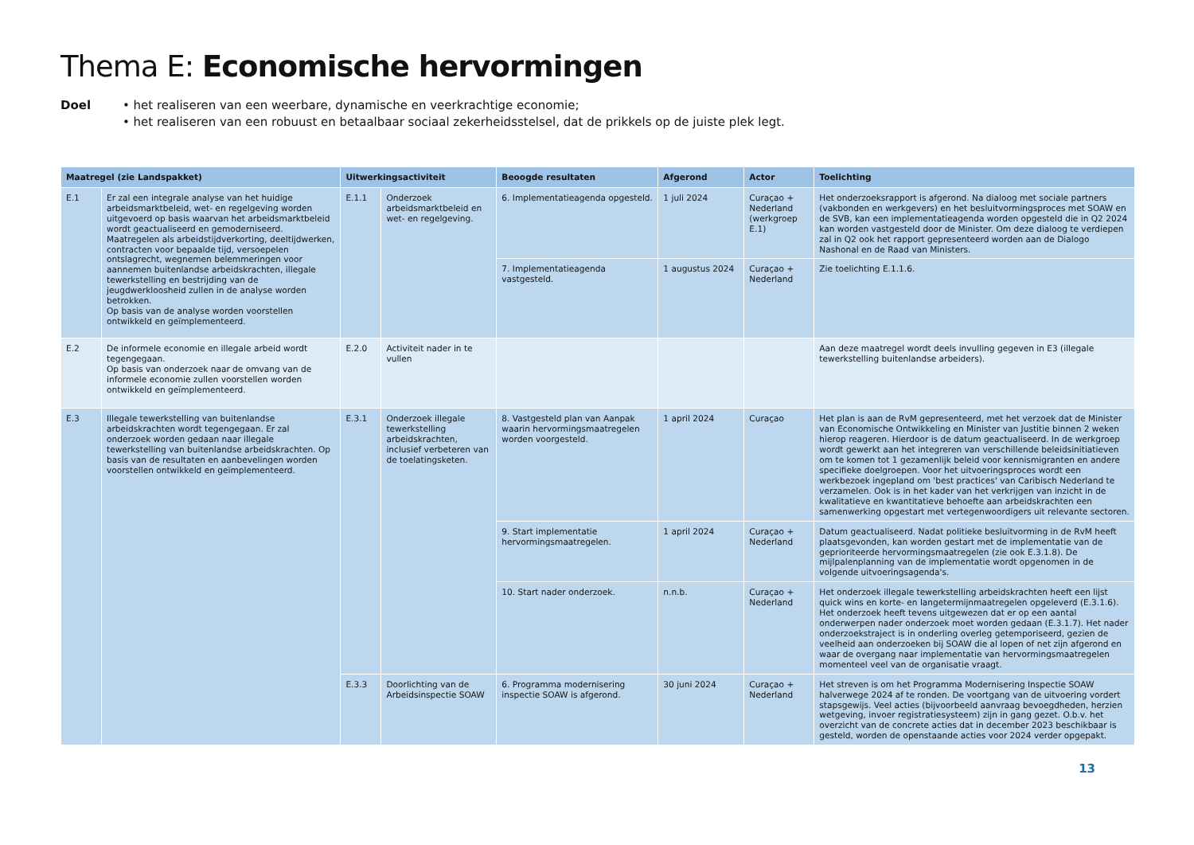Thema E: Economische hervormingen
Doel • het realiseren van een weerbare, dynamische en veerkrachtige economie;
• het realiseren van een robuust en betaalbaar sociaal zekerheidsstelsel, dat de prikkels op de juiste plek legt.
| Maatregel (zie Landspakket) | | Uitwerkingsactiviteit | | Beoogde resultaten | Afgerond | Actor | Toelichting |
| --- | --- | --- | --- | --- | --- | --- | --- |
| E.1 | Er zal een integrale analyse van het huidige arbeidsmarktbeleid, wet- en regelgeving worden uitgevoerd op basis waarvan het arbeidsmarktbeleid wordt geactualiseerd en gemoderniseerd. Maatregelen als arbeidstijdverkorting, deeltijdwerken, contracten voor bepaalde tijd, versoepelen ontslagrecht, wegnemen belemmeringen voor aannemen buitenlandse arbeidskrachten, illegale tewerkstelling en bestrijding van de jeugdwerkloosheid zullen in de analyse worden betrokken. Op basis van de analyse worden voorstellen ontwikkeld en geïmplementeerd. | E.1.1 | Onderzoek arbeidsmarktbeleid en wet- en regelgeving. | 6. Implementatieagenda opgesteld. | 1 juli 2024 | Curaçao + Nederland (werkgroep E.1) | Het onderzoeksrapport is afgerond. Na dialoog met sociale partners (vakbonden en werkgevers) en het besluitvormingsproces met SOAW en de SVB, kan een implementatieagenda worden opgesteld die in Q2 2024 kan worden vastgesteld door de Minister. Om deze dialoog te verdiepen zal in Q2 ook het rapport gepresenteerd worden aan de Dialogo Nashonal en de Raad van Ministers. |
| | | | | 7. Implementatieagenda vastgesteld. | 1 augustus 2024 | Curaçao + Nederland | Zie toelichting E.1.1.6. |
| E.2 | De informele economie en illegale arbeid wordt tegengegaan. Op basis van onderzoek naar de omvang van de informele economie zullen voorstellen worden ontwikkeld en geïmplementeerd. | E.2.0 | Activiteit nader in te vullen | | | | Aan deze maatregel wordt deels invulling gegeven in E3 (illegale tewerkstelling buitenlandse arbeiders). |
| E.3 | Illegale tewerkstelling van buitenlandse arbeidskrachten wordt tegengegaan. Er zal onderzoek worden gedaan naar illegale tewerkstelling van buitenlandse arbeidskrachten. Op basis van de resultaten en aanbevelingen worden voorstellen ontwikkeld en geïmplementeerd. | E.3.1 | Onderzoek illegale tewerkstelling arbeidskrachten, inclusief verbeteren van de toelatingsketen. | 8. Vastgesteld plan van Aanpak waarin hervormingsmaatregelen worden voorgesteld. | 1 april 2024 | Curaçao | Het plan is aan de RvM gepresenteerd, met het verzoek dat de Minister van Economische Ontwikkeling en Minister van Justitie binnen 2 weken hierop reageren. Hierdoor is de datum geactualiseerd. In de werkgroep wordt gewerkt aan het integreren van verschillende beleidsinitiatieven om te komen tot 1 gezamenlijk beleid voor kennismigranten en andere specifieke doelgroepen. Voor het uitvoeringsproces wordt een werkbezoek ingepland om 'best practices' van Caribisch Nederland te verzamelen. Ook is in het kader van het verkrijgen van inzicht in de kwalitatieve en kwantitatieve behoefte aan arbeidskrachten een samenwerking opgestart met vertegenwoordigers uit relevante sectoren. |
| | | | | 9. Start implementatie hervormingsmaatregelen. | 1 april 2024 | Curaçao + Nederland | Datum geactualiseerd. Nadat politieke besluitvorming in de RvM heeft plaatsgevonden, kan worden gestart met de implementatie van de geprioriteerde hervormingsmaatregelen (zie ook E.3.1.8). De mijlpalenplanning van de implementatie wordt opgenomen in de volgende uitvoeringsagenda's. |
| | | | | 10. Start nader onderzoek. | n.n.b. | Curaçao + Nederland | Het onderzoek illegale tewerkstelling arbeidskrachten heeft een lijst quick wins en korte- en langetermijnmaatregelen opgeleverd (E.3.1.6). Het onderzoek heeft tevens uitgewezen dat er op een aantal onderwerpen nader onderzoek moet worden gedaan (E.3.1.7). Het nader onderzoekstraject is in onderling overleg getemporiseerd, gezien de veelheid aan onderzoeken bij SOAW die al lopen of net zijn afgerond en waar de overgang naar implementatie van hervormingsmaatregelen momenteel veel van de organisatie vraagt. |
| | | E.3.3 | Doorlichting van de Arbeidsinspectie SOAW | 6. Programma modernisering inspectie SOAW is afgerond. | 30 juni 2024 | Curaçao + Nederland | Het streven is om het Programma Modernisering Inspectie SOAW halverwege 2024 af te ronden. De voortgang van de uitvoering vordert stapsgewijs. Veel acties (bijvoorbeeld aanvraag bevoegdheden, herzien wetgeving, invoer registratiesysteem) zijn in gang gezet. O.b.v. het overzicht van de concrete acties dat in december 2023 beschikbaar is gesteld, worden de openstaande acties voor 2024 verder opgepakt. |
13